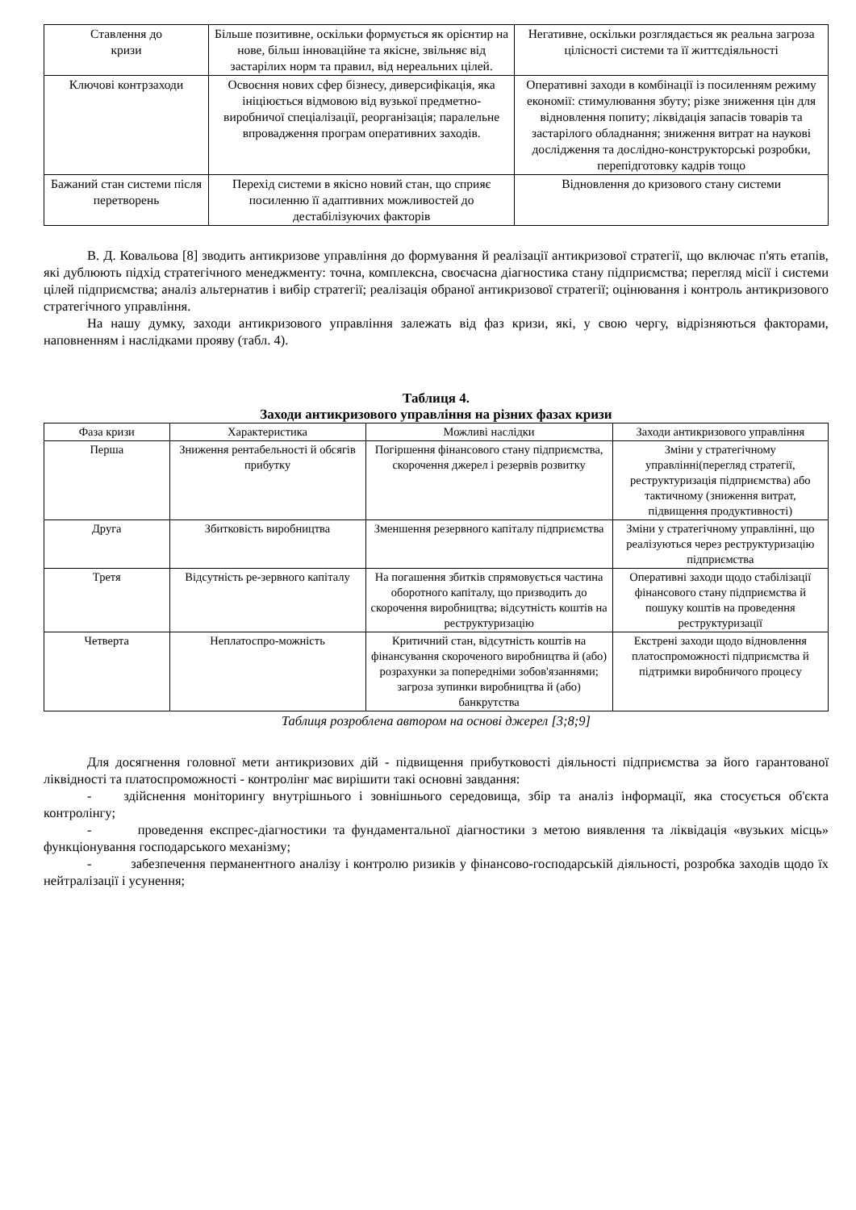| Ставлення до кризи | Більше позитивне, оскільки формується як орієнтир на нове, більш інноваційне та якісне, звільняє від застарілих норм та правил, від нереальних цілей. | Негативне, оскільки розглядається як реальна загроза цілісності системи та її життєдіяльності |
| Ключові контрзаходи | Освоєння нових сфер бізнесу, диверсифікація, яка ініціюється відмовою від вузької предметно-виробничої спеціалізації, реорганізація; паралельне впровадження програм оперативних заходів. | Оперативні заходи в комбінації із посиленням режиму економії: стимулювання збуту; різке зниження цін для відновлення попиту; ліквідація запасів товарів та застарілого обладнання; зниження витрат на наукові дослідження та дослідно-конструкторські розробки, перепідготовку кадрів тощо |
| Бажаний стан системи після перетворень | Перехід системи в якісно новий стан, що сприяє посиленню її адаптивних можливостей до дестабілізуючих факторів | Відновлення до кризового стану системи |
В. Д. Ковальова [8] зводить антикризове управління до формування й реалізації антикризової стратегії, що включає п'ять етапів, які дублюють підхід стратегічного менеджменту: точна, комплексна, своєчасна діагностика стану підприємства; перегляд місії і системи цілей підприємства; аналіз альтернатив і вибір стратегії; реалізація обраної антикризової стратегії; оцінювання і контроль антикризового стратегічного управління.
На нашу думку, заходи антикризового управління залежать від фаз кризи, які, у свою чергу, відрізняються факторами, наповненням і наслідками прояву (табл. 4).
Таблиця 4.
Заходи антикризового управління на різних фазах кризи
| Фаза кризи | Характеристика | Можливі наслідки | Заходи антикризового управління |
| --- | --- | --- | --- |
| Перша | Зниження рентабельності й обсягів прибутку | Погіршення фінансового стану підприємства, скорочення джерел і резервів розвитку | Зміни у стратегічному управлінні(перегляд стратегії, реструктуризація підприємства) або тактичному (зниження витрат, підвищення продуктивності) |
| Друга | Збитковість виробництва | Зменшення резервного капіталу підприємства | Зміни у стратегічному управлінні, що реалізуються через реструктуризацію підприємства |
| Третя | Відсутність ре-зервного капіталу | На погашення збитків спрямовується частина оборотного капіталу, що призводить до скорочення виробництва; відсутність коштів на реструктуризацію | Оперативні заходи щодо стабілізації фінансового стану підприємства й пошуку коштів на проведення реструктуризації |
| Четверта | Неплатоспро-можність | Критичний стан, відсутність коштів на фінансування скороченого виробництва й (або) розрахунки за попередніми зобов'язаннями; загроза зупинки виробництва й (або) банкрутства | Екстрені заходи щодо відновлення платоспроможності підприємства й підтримки виробничого процесу |
Таблиця розроблена автором на основі джерел [3;8;9]
Для досягнення головної мети антикризових дій - підвищення прибутковості діяльності підприємства за його гарантованої ліквідності та платоспроможності - контролінг має вирішити такі основні завдання:
- здійснення моніторингу внутрішнього і зовнішнього середовища, збір та аналіз інформації, яка стосується об'єкта контролінгу;
- проведення експрес-діагностики та фундаментальної діагностики з метою виявлення та ліквідація «вузьких місць» функціонування господарського механізму;
- забезпечення перманентного аналізу і контролю ризиків у фінансово-господарській діяльності, розробка заходів щодо їх нейтралізації і усунення;